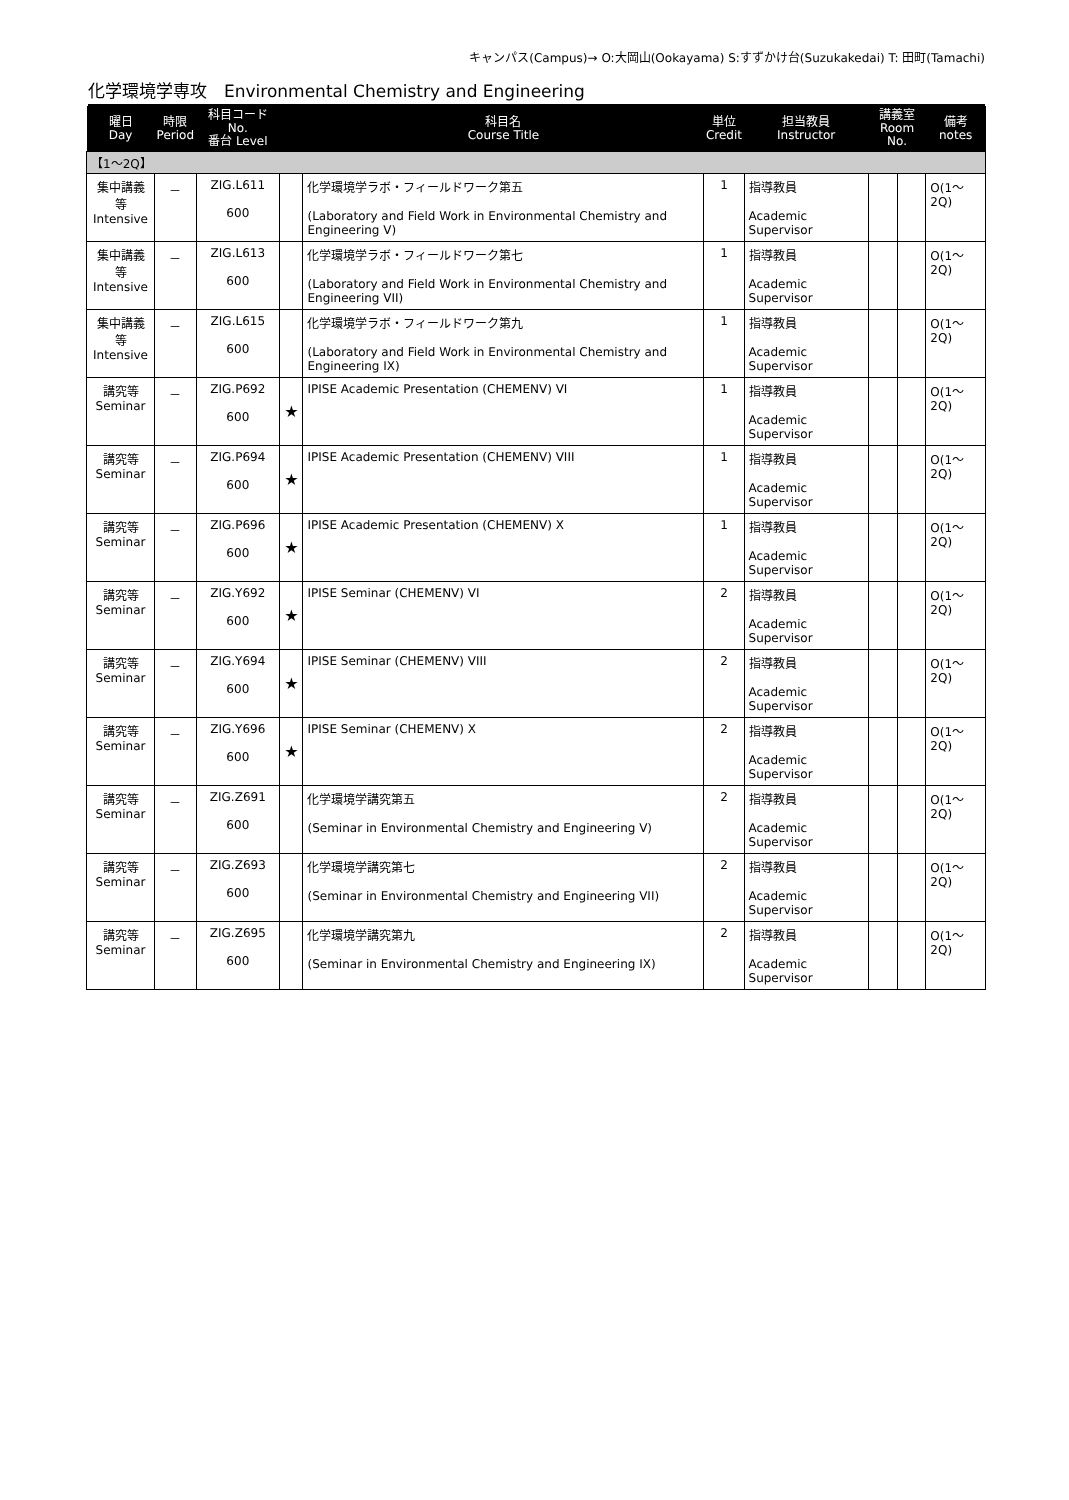キャンパス(Campus)→ O:大岡山(Ookayama) S:すずかけ台(Suzukakedai) T: 田町(Tamachi)
化学環境学専攻　Environmental Chemistry and Engineering
| 曜日 Day | 時限 Period | 科目コード No. 番台 Level | | 科目名 Course Title | 単位 Credit | 担当教員 Instructor | 講義室 Room No. | | 備考 notes |
| --- | --- | --- | --- | --- | --- | --- | --- | --- | --- |
| 【1～2Q】 | | | | | | | | | |
| 集中講義等 Intensive | － | ZIG.L611 600 | | 化学環境学ラボ・フィールドワーク第五 (Laboratory and Field Work in Environmental Chemistry and Engineering V) | 1 | 指導教員 Academic Supervisor | | | O(1～2Q) |
| 集中講義等 Intensive | － | ZIG.L613 600 | | 化学環境学ラボ・フィールドワーク第七 (Laboratory and Field Work in Environmental Chemistry and Engineering VII) | 1 | 指導教員 Academic Supervisor | | | O(1～2Q) |
| 集中講義等 Intensive | － | ZIG.L615 600 | | 化学環境学ラボ・フィールドワーク第九 (Laboratory and Field Work in Environmental Chemistry and Engineering IX) | 1 | 指導教員 Academic Supervisor | | | O(1～2Q) |
| 講究等 Seminar | － | ZIG.P692 600 | ★ | IPISE Academic Presentation (CHEMENV) VI | 1 | 指導教員 Academic Supervisor | | | O(1～2Q) |
| 講究等 Seminar | － | ZIG.P694 600 | ★ | IPISE Academic Presentation (CHEMENV) VIII | 1 | 指導教員 Academic Supervisor | | | O(1～2Q) |
| 講究等 Seminar | － | ZIG.P696 600 | ★ | IPISE Academic Presentation (CHEMENV) X | 1 | 指導教員 Academic Supervisor | | | O(1～2Q) |
| 講究等 Seminar | － | ZIG.Y692 600 | ★ | IPISE Seminar (CHEMENV) VI | 2 | 指導教員 Academic Supervisor | | | O(1～2Q) |
| 講究等 Seminar | － | ZIG.Y694 600 | ★ | IPISE Seminar (CHEMENV) VIII | 2 | 指導教員 Academic Supervisor | | | O(1～2Q) |
| 講究等 Seminar | － | ZIG.Y696 600 | ★ | IPISE Seminar (CHEMENV) X | 2 | 指導教員 Academic Supervisor | | | O(1～2Q) |
| 講究等 Seminar | － | ZIG.Z691 600 | | 化学環境学講究第五 (Seminar in Environmental Chemistry and Engineering V) | 2 | 指導教員 Academic Supervisor | | | O(1～2Q) |
| 講究等 Seminar | － | ZIG.Z693 600 | | 化学環境学講究第七 (Seminar in Environmental Chemistry and Engineering VII) | 2 | 指導教員 Academic Supervisor | | | O(1～2Q) |
| 講究等 Seminar | － | ZIG.Z695 600 | | 化学環境学講究第九 (Seminar in Environmental Chemistry and Engineering IX) | 2 | 指導教員 Academic Supervisor | | | O(1～2Q) |